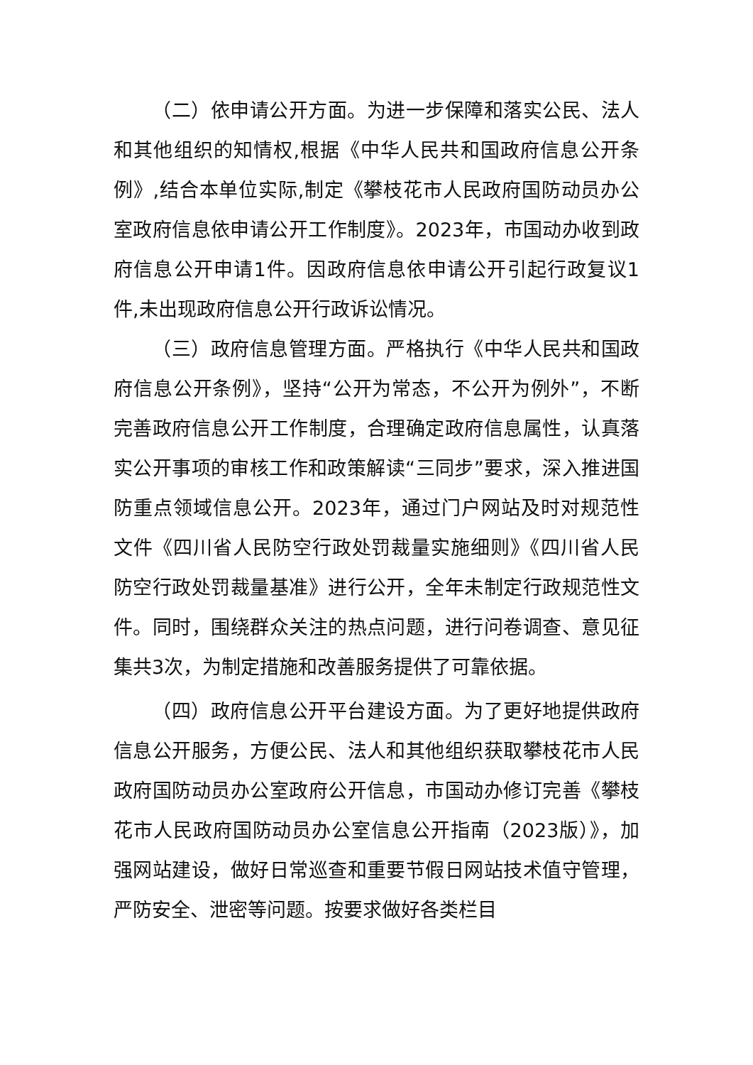（二）依申请公开方面。为进一步保障和落实公民、法人和其他组织的知情权,根据《中华人民共和国政府信息公开条例》,结合本单位实际,制定《攀枝花市人民政府国防动员办公室政府信息依申请公开工作制度》。2023年，市国动办收到政府信息公开申请1件。因政府信息依申请公开引起行政复议1件,未出现政府信息公开行政诉讼情况。
（三）政府信息管理方面。严格执行《中华人民共和国政府信息公开条例》，坚持“公开为常态，不公开为例外”，不断完善政府信息公开工作制度，合理确定政府信息属性，认真落实公开事项的审核工作和政策解读“三同步”要求，深入推进国防重点领域信息公开。2023年，通过门户网站及时对规范性文件《四川省人民防空行政处罚裁量实施细则》《四川省人民防空行政处罚裁量基准》进行公开，全年未制定行政规范性文件。同时，围绕群众关注的热点问题，进行问卷调查、意见征集共3次，为制定措施和改善服务提供了可靠依据。
（四）政府信息公开平台建设方面。为了更好地提供政府信息公开服务，方便公民、法人和其他组织获取攀枝花市人民政府国防动员办公室政府公开信息，市国动办修订完善《攀枝花市人民政府国防动员办公室信息公开指南（2023版）》，加强网站建设，做好日常巡查和重要节假日网站技术值守管理，严防安全、泄密等问题。按要求做好各类栏目